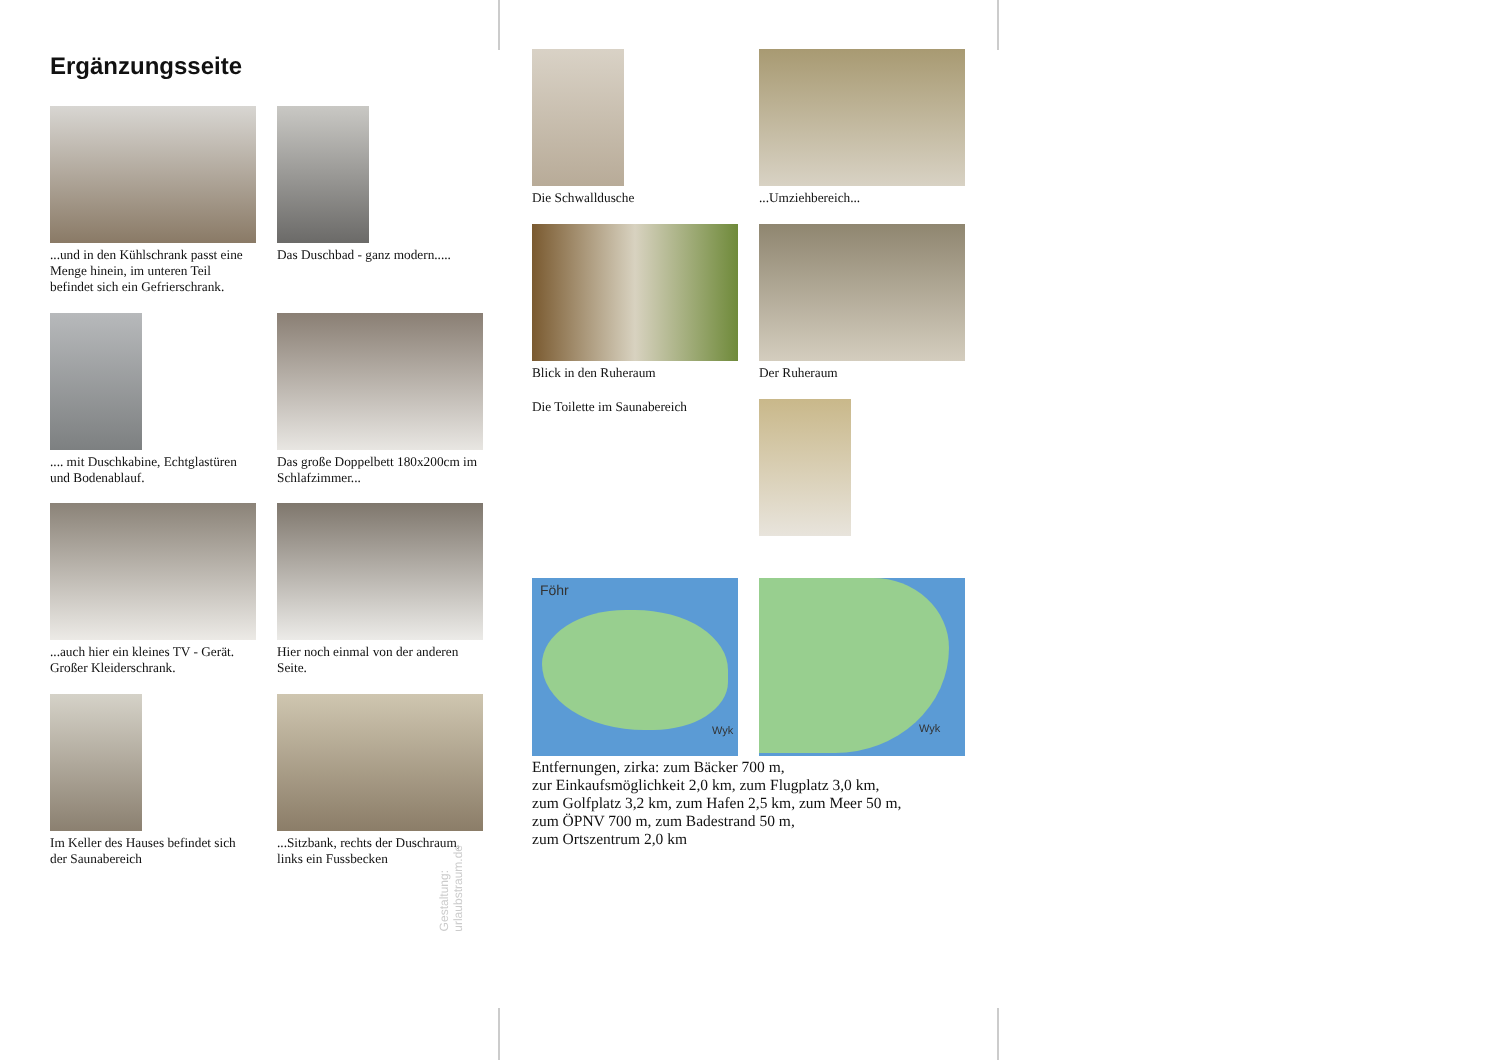Ergänzungsseite
...und in den Kühlschrank passt eine Menge hinein, im unteren Teil befindet sich ein Gefrierschrank.
Das Duschbad - ganz modern.....
.... mit Duschkabine, Echtglastüren und Bodenablauf.
Das große Doppelbett 180x200cm im Schlafzimmer...
...auch hier ein kleines TV - Gerät. Großer Kleiderschrank.
Hier noch einmal von der anderen Seite.
Im Keller des Hauses befindet sich der Saunabereich
...Sitzbank, rechts der Duschraum, links ein Fussbecken
Gestaltung: urlaubstraum.de
Die Schwalldusche ...Umziehbereich...
Blick in den Ruheraum Der Ruheraum
Die Toilette im Saunabereich
Föhr
Wyk
Wyk
Entfernungen, zirka: zum Bäcker 700 m,
zur Einkaufsmöglichkeit 2,0 km, zum Flugplatz 3,0 km,
zum Golfplatz 3,2 km, zum Hafen 2,5 km, zum Meer 50 m,
zum ÖPNV 700 m, zum Badestrand 50 m,
zum Ortszentrum 2,0 km